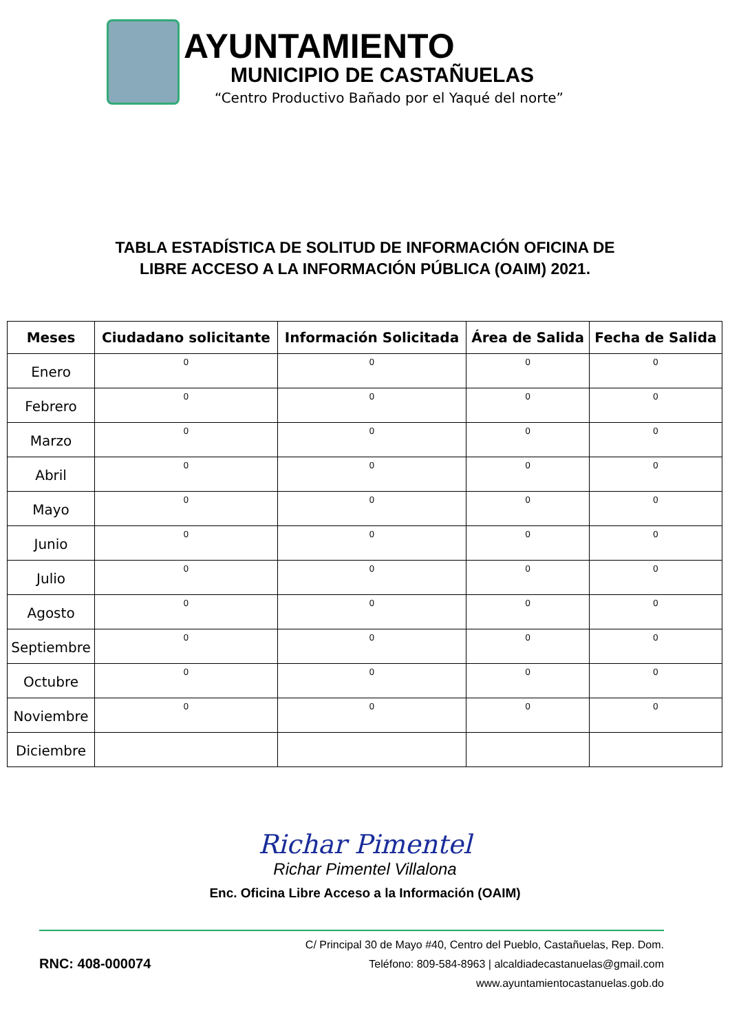AYUNTAMIENTO
MUNICIPIO DE CASTAÑUELAS
“Centro Productivo Bañado por el Yaqué del norte”
TABLA ESTADÍSTICA DE SOLITUD DE INFORMACIÓN OFICINA DE
LIBRE ACCESO A LA INFORMACIÓN PÚBLICA (OAIM) 2021.
| Meses | Ciudadano solicitante | Información Solicitada | Área de Salida | Fecha de Salida |
| --- | --- | --- | --- | --- |
| Enero | 0 | 0 | 0 | 0 |
| Febrero | 0 | 0 | 0 | 0 |
| Marzo | 0 | 0 | 0 | 0 |
| Abril | 0 | 0 | 0 | 0 |
| Mayo | 0 | 0 | 0 | 0 |
| Junio | 0 | 0 | 0 | 0 |
| Julio | 0 | 0 | 0 | 0 |
| Agosto | 0 | 0 | 0 | 0 |
| Septiembre | 0 | 0 | 0 | 0 |
| Octubre | 0 | 0 | 0 | 0 |
| Noviembre | 0 | 0 | 0 | 0 |
| Diciembre | | | | |
Richar Pimentel
Richar Pimentel Villalona
Enc. Oficina Libre Acceso a la Información (OAIM)
RNC: 408-000074
C/ Principal 30 de Mayo #40, Centro del Pueblo, Castañuelas, Rep. Dom.
Teléfono: 809-584-8963 | alcaldiadecastanuelas@gmail.com
www.ayuntamientocastanuelas.gob.do